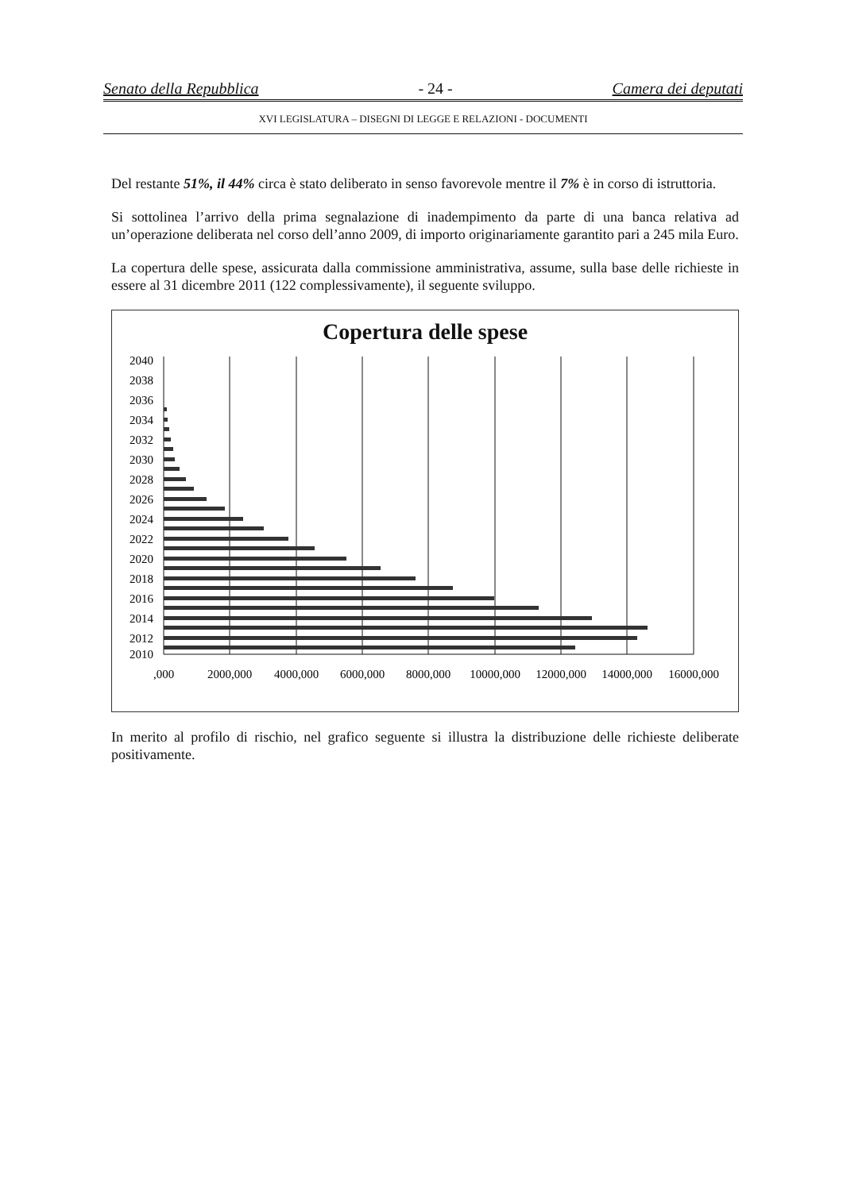Senato della Repubblica - 24 - Camera dei deputati
XVI LEGISLATURA – DISEGNI DI LEGGE E RELAZIONI - DOCUMENTI
Del restante 51%, il 44% circa è stato deliberato in senso favorevole mentre il 7% è in corso di istruttoria.
Si sottolinea l’arrivo della prima segnalazione di inadempimento da parte di una banca relativa ad un’operazione deliberata nel corso dell’anno 2009, di importo originariamente garantito pari a 245 mila Euro.
La copertura delle spese, assicurata dalla commissione amministrativa, assume, sulla base delle richieste in essere al 31 dicembre 2011 (122 complessivamente), il seguente sviluppo.
Copertura delle spese
2040
2038
2036
2034
2032
2030
2028
2026
2024
2022
2020
2018
2016
2014
2012
2010
,000
2000,000
4000,000
6000,000
8000,000
10000,000
12000,000
14000,000
16000,000
In merito al profilo di rischio, nel grafico seguente si illustra la distribuzione delle richieste deliberate positivamente.